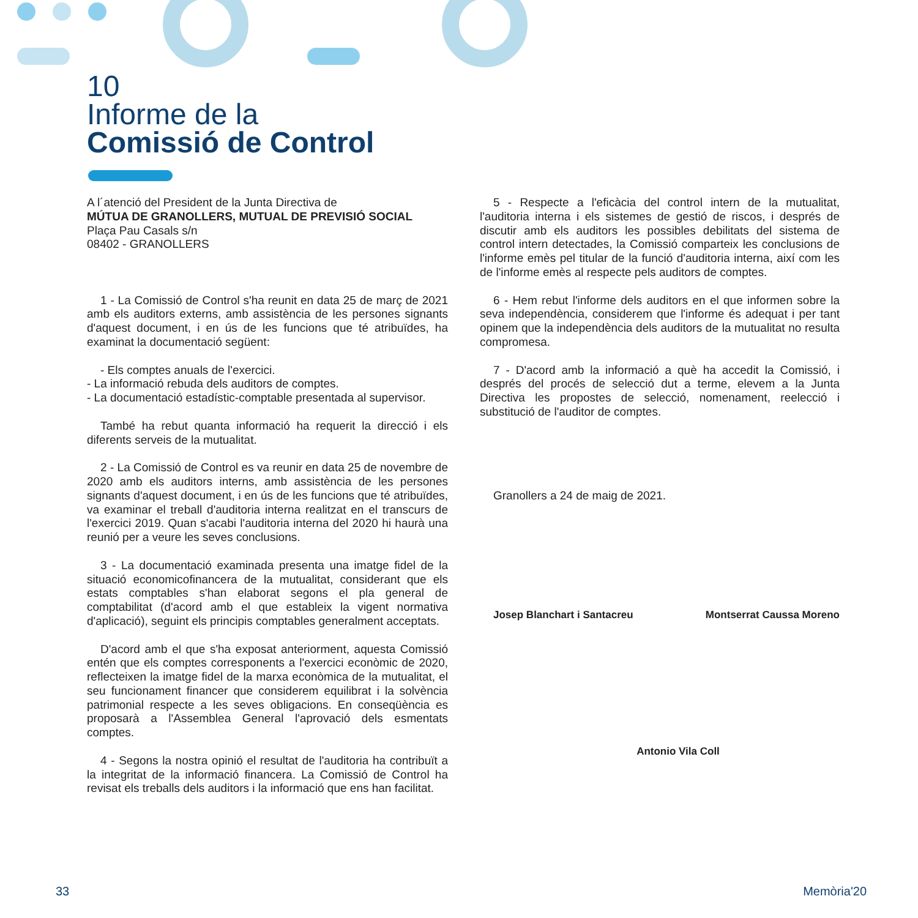10
Informe de la
Comissió de Control
A l´atenció del President de la Junta Directiva de
MÚTUA DE GRANOLLERS, MUTUAL DE PREVISIÓ SOCIAL
Plaça Pau Casals s/n
08402 - GRANOLLERS
1 - La Comissió de Control s'ha reunit en data 25 de març de 2021 amb els auditors externs, amb assistència de les persones signants d'aquest document, i en ús de les funcions que té atribuïdes, ha examinat la documentació següent:
- Els comptes anuals de l'exercici.
- La informació rebuda dels auditors de comptes.
- La documentació estadístic-comptable presentada al supervisor.
També ha rebut quanta informació ha requerit la direcció i els diferents serveis de la mutualitat.
2 - La Comissió de Control es va reunir en data 25 de novembre de 2020 amb els auditors interns, amb assistència de les persones signants d'aquest document, i en ús de les funcions que té atribuïdes, va examinar el treball d'auditoria interna realitzat en el transcurs de l'exercici 2019. Quan s'acabi l'auditoria interna del 2020 hi haurà una reunió per a veure les seves conclusions.
3 - La documentació examinada presenta una imatge fidel de la situació economicofinancera de la mutualitat, considerant que els estats comptables s'han elaborat segons el pla general de comptabilitat (d'acord amb el que estableix la vigent normativa d'aplicació), seguint els principis comptables generalment acceptats.
D'acord amb el que s'ha exposat anteriorment, aquesta Comissió entén que els comptes corresponents a l'exercici econòmic de 2020, reflecteixen la imatge fidel de la marxa econòmica de la mutualitat, el seu funcionament financer que considerem equilibrat i la solvència patrimonial respecte a les seves obligacions. En conseqüència es proposarà a l'Assemblea General l'aprovació dels esmentats comptes.
4 - Segons la nostra opinió el resultat de l'auditoria ha contribuït a la integritat de la informació financera. La Comissió de Control ha revisat els treballs dels auditors i la informació que ens han facilitat.
5 - Respecte a l'eficàcia del control intern de la mutualitat, l'auditoria interna i els sistemes de gestió de riscos, i després de discutir amb els auditors les possibles debilitats del sistema de control intern detectades, la Comissió comparteix les conclusions de l'informe emès pel titular de la funció d'auditoria interna, així com les de l'informe emès al respecte pels auditors de comptes.
6 - Hem rebut l'informe dels auditors en el que informen sobre la seva independència, considerem que l'informe és adequat i per tant opinem que la independència dels auditors de la mutualitat no resulta compromesa.
7 - D'acord amb la informació a què ha accedit la Comissió, i després del procés de selecció dut a terme, elevem a la Junta Directiva les propostes de selecció, nomenament, reelecció i substitució de l'auditor de comptes.
Granollers a 24 de maig de 2021.
Josep Blanchart i Santacreu Montserrat Caussa Moreno
Antonio Vila Coll
33 Memòria'20